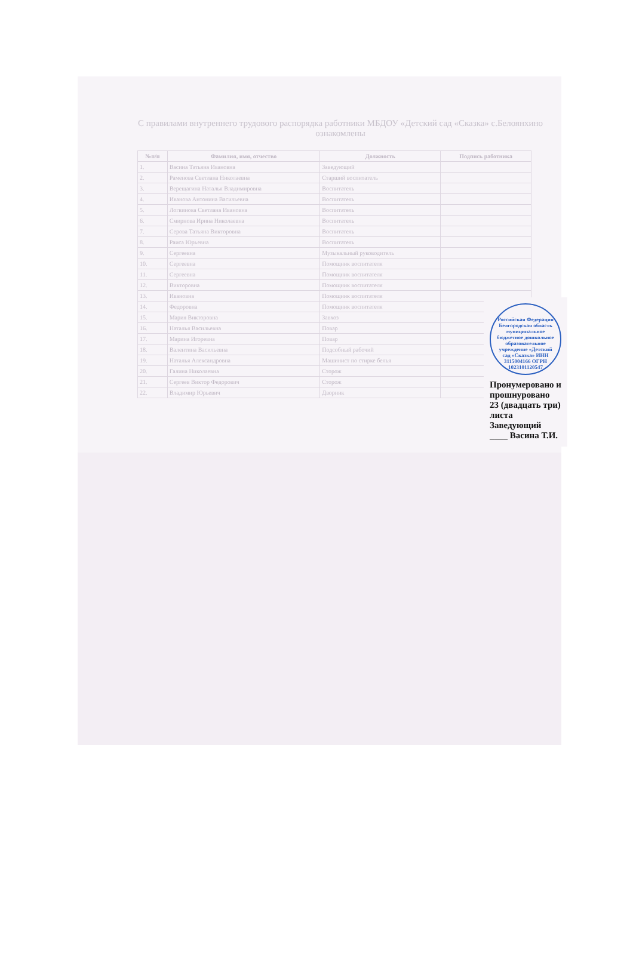С правилами внутреннего трудового распорядка работники МБДОУ «Детский сад «Сказка» с.Белоянхино ознакомлены
| №п/п | Фамилия, имя, отчество | Должность | Подпись работника |
| --- | --- | --- | --- |
| 1. | Васина Татьяна Ивановна | Заведующий | |
| 2. | Раменова Светлана Николаевна | Старший воспитатель | |
| 3. | Верещагина Наталья Владимировна | Воспитатель | |
| 4. | Иванова Антонина Васильевна | Воспитатель | |
| 5. | Логвинова Светлана Ивановна | Воспитатель | |
| 6. | Смирнова Ирина Николаевна | Воспитатель | |
| 7. | Серова Татьяна Викторовна | Воспитатель | |
| 8. | Раиса Юрьевна | Воспитатель | |
| 9. | Сергеевна | Музыкальный руководитель | |
| 10. | Сергеевна | Помощник воспитателя | |
| 11. | Сергеевна | Помощник воспитателя | |
| 12. | Викторовна | Помощник воспитателя | |
| 13. | Ивановна | Помощник воспитателя | |
| 14. | Федоровна | Помощник воспитателя | |
| 15. | Мария Викторовна | Завхоз | |
| 16. | Наталья Васильевна | Повар | |
| 17. | Марина Игоревна | Повар | |
| 18. | Валентина Васильевна | Подсобный рабочий | |
| 19. | Наталья Александровна | Машинист по стирке белья | |
| 20. | Галина Николаевна | Сторож | |
| 21. | Сергеев Виктор Федорович | Сторож | |
| 22. | Владимир Юрьевич | Дворник | |
Российская Федерация Белгородская область муниципальное бюджетное дошкольное образовательное учреждение «Детский сад «Сказка» ИНН 3115004166 ОГРН 1023101120547
Пронумеровано и прошнуровано
23 (двадцать три) листа
Заведующий ____ Васина Т.И.